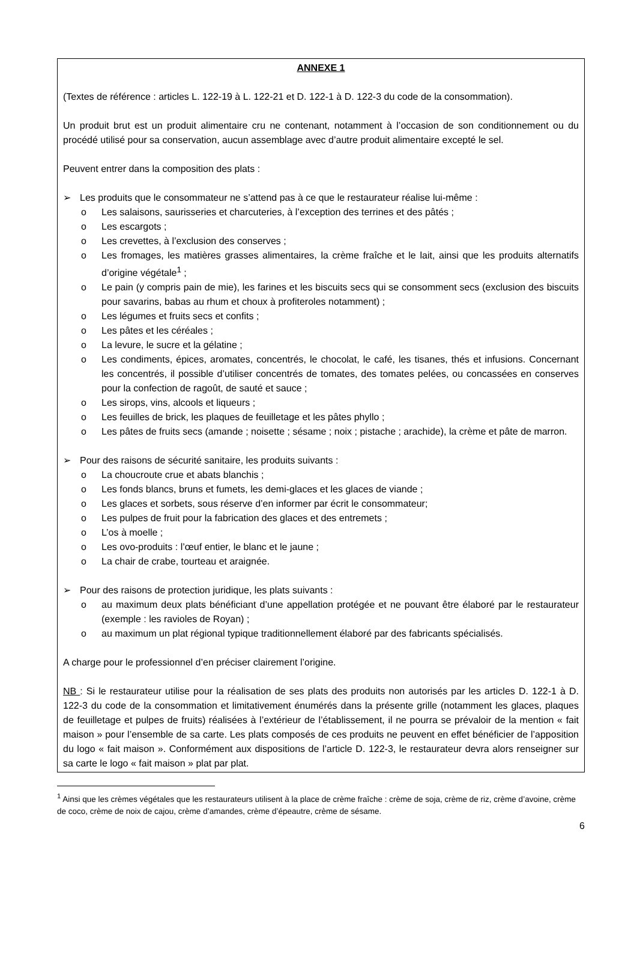ANNEXE 1
(Textes de référence : articles L. 122-19 à L. 122-21 et D. 122-1 à D. 122-3 du code de la consommation).
Un produit brut est un produit alimentaire cru ne contenant, notamment à l’occasion de son conditionnement ou du procédé utilisé pour sa conservation, aucun assemblage avec d’autre produit alimentaire excepté le sel.
Peuvent entrer dans la composition des plats :
➢ Les produits que le consommateur ne s’attend pas à ce que le restaurateur réalise lui-même :
o Les salaisons, saurisseries et charcuteries, à l’exception des terrines et des pâtés ;
o Les escargots ;
o Les crevettes, à l’exclusion des conserves ;
o Les fromages, les matières grasses alimentaires, la crème fraîche et le lait, ainsi que les produits alternatifs d’origine végétale<sup>1</sup> ;
o Le pain (y compris pain de mie), les farines et les biscuits secs qui se consomment secs (exclusion des biscuits pour savarins, babas au rhum et choux à profiteroles notamment) ;
o Les légumes et fruits secs et confits ;
o Les pâtes et les céréales ;
o La levure, le sucre et la gélatine ;
o Les condiments, épices, aromates, concentrés, le chocolat, le café, les tisanes, thés et infusions. Concernant les concentrés, il possible d’utiliser concentrés de tomates, des tomates pelées, ou concassées en conserves pour la confection de ragoût, de sauté et sauce ;
o Les sirops, vins, alcools et liqueurs ;
o Les feuilles de brick, les plaques de feuilletage et les pâtes phyllo ;
o Les pâtes de fruits secs (amande ; noisette ; sésame ; noix ; pistache ; arachide), la crème et pâte de marron.
➢ Pour des raisons de sécurité sanitaire, les produits suivants :
o La choucroute crue et abats blanchis ;
o Les fonds blancs, bruns et fumets, les demi-glaces et les glaces de viande ;
o Les glaces et sorbets, sous réserve d’en informer par écrit le consommateur;
o Les pulpes de fruit pour la fabrication des glaces et des entremets ;
o L’os à moelle ;
o Les ovo-produits : l’œuf entier, le blanc et le jaune ;
o La chair de crabe, tourteau et araignée.
➢ Pour des raisons de protection juridique, les plats suivants :
o au maximum deux plats bénéficiant d’une appellation protégée et ne pouvant être élaboré par le restaurateur (exemple : les ravioles de Royan) ;
o au maximum un plat régional typique traditionnellement élaboré par des fabricants spécialisés.
A charge pour le professionnel d’en préciser clairement l’origine.
NB : Si le restaurateur utilise pour la réalisation de ses plats des produits non autorisés par les articles D. 122-1 à D. 122-3 du code de la consommation et limitativement énumérés dans la présente grille (notamment les glaces, plaques de feuilletage et pulpes de fruits) réalisées à l’extérieur de l’établissement, il ne pourra se prévaloir de la mention « fait maison » pour l’ensemble de sa carte. Les plats composés de ces produits ne peuvent en effet bénéficier de l’apposition du logo « fait maison ». Conformément aux dispositions de l’article D. 122-3, le restaurateur devra alors renseigner sur sa carte le logo « fait maison » plat par plat.
<sup>1</sup> Ainsi que les crèmes végétales que les restaurateurs utilisent à la place de crème fraîche : crème de soja, crème de riz, crème d’avoine, crème de coco, crème de noix de cajou, crème d’amandes, crème d’épeautre, crème de sésame.
6